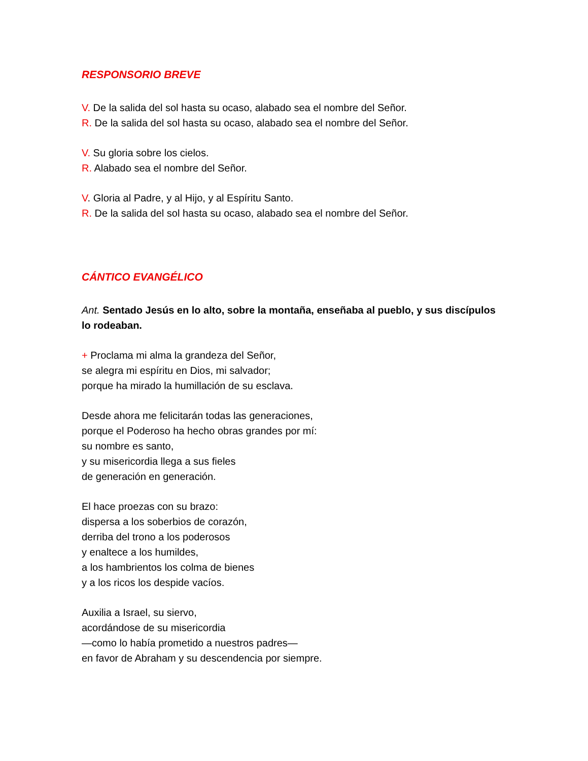RESPONSORIO BREVE
V. De la salida del sol hasta su ocaso, alabado sea el nombre del Señor.
R. De la salida del sol hasta su ocaso, alabado sea el nombre del Señor.
V. Su gloria sobre los cielos.
R. Alabado sea el nombre del Señor.
V. Gloria al Padre, y al Hijo, y al Espíritu Santo.
R. De la salida del sol hasta su ocaso, alabado sea el nombre del Señor.
CÁNTICO EVANGÉLICO
Ant. Sentado Jesús en lo alto, sobre la montaña, enseñaba al pueblo, y sus discípulos lo rodeaban.
+ Proclama mi alma la grandeza del Señor,
se alegra mi espíritu en Dios, mi salvador;
porque ha mirado la humillación de su esclava.
Desde ahora me felicitarán todas las generaciones,
porque el Poderoso ha hecho obras grandes por mí:
su nombre es santo,
y su misericordia llega a sus fieles
de generación en generación.
El hace proezas con su brazo:
dispersa a los soberbios de corazón,
derriba del trono a los poderosos
y enaltece a los humildes,
a los hambrientos los colma de bienes
y a los ricos los despide vacíos.
Auxilia a Israel, su siervo,
acordándose de su misericordia
—como lo había prometido a nuestros padres—
en favor de Abraham y su descendencia por siempre.